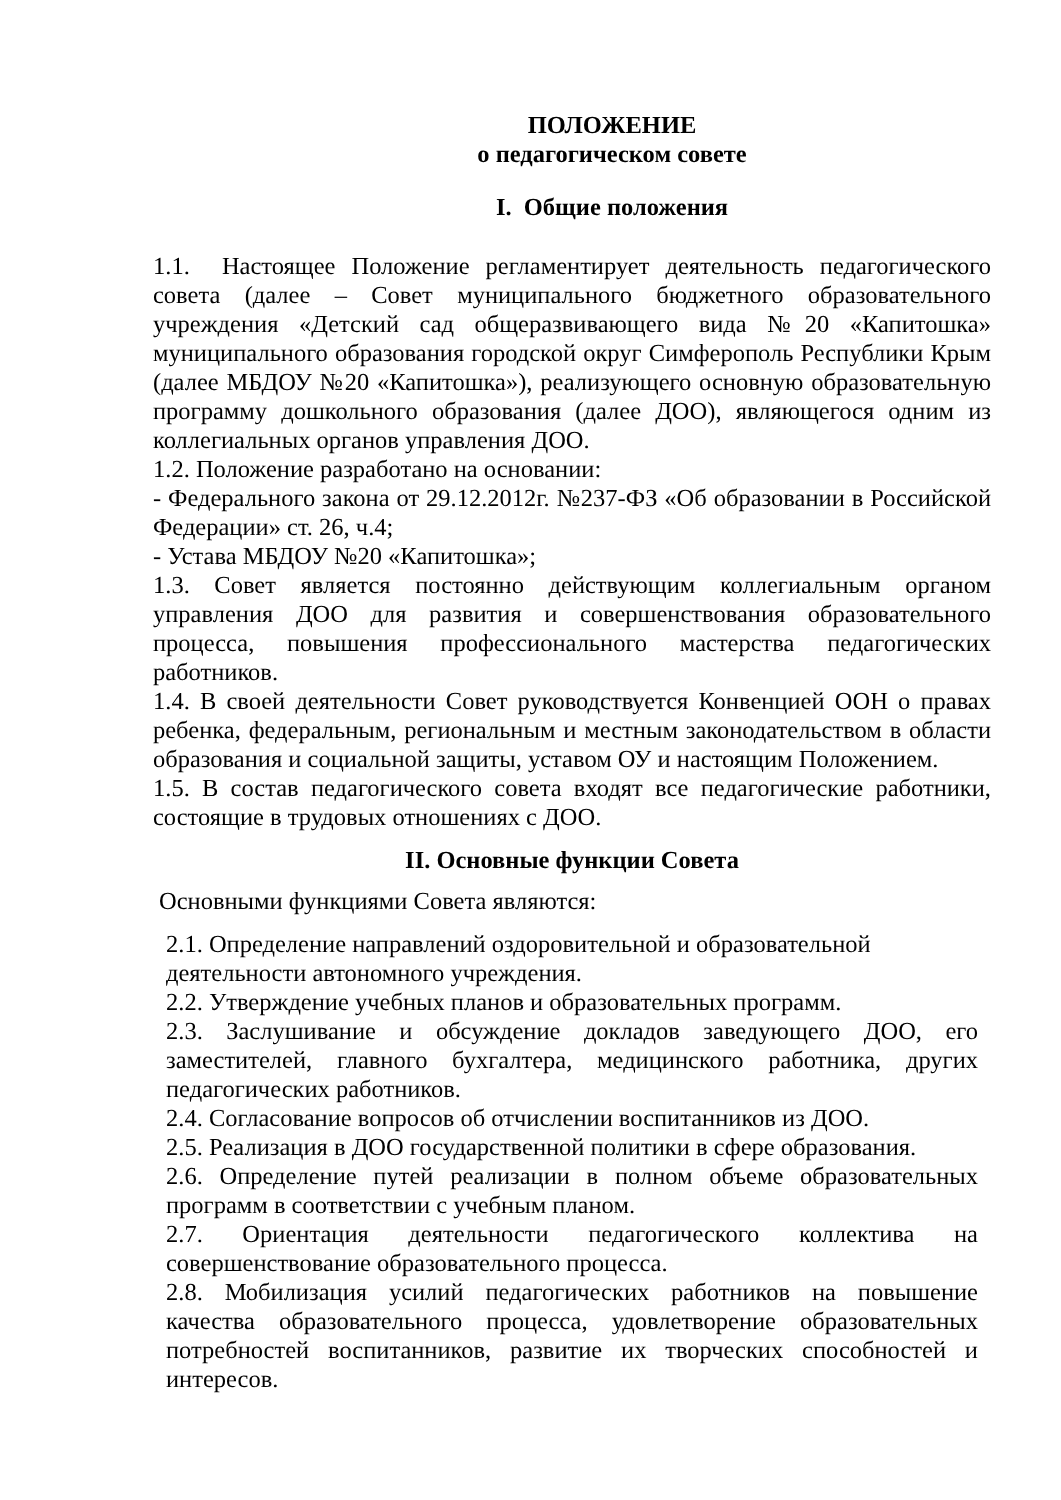ПОЛОЖЕНИЕ
о педагогическом совете
I. Общие положения
1.1. Настоящее Положение регламентирует деятельность педагогического совета (далее – Совет муниципального бюджетного образовательного учреждения «Детский сад общеразвивающего вида №20 «Капитошка» муниципального образования городской округ Симферополь Республики Крым (далее МБДОУ №20 «Капитошка»), реализующего основную образовательную программу дошкольного образования (далее ДОО), являющегося одним из коллегиальных органов управления ДОО.
1.2. Положение разработано на основании:
- Федерального закона от 29.12.2012г. №237-ФЗ «Об образовании в Российской Федерации» ст. 26, ч.4;
- Устава МБДОУ №20 «Капитошка»;
1.3. Совет является постоянно действующим коллегиальным органом управления ДОО для развития и совершенствования образовательного процесса, повышения профессионального мастерства педагогических работников.
1.4. В своей деятельности Совет руководствуется Конвенцией ООН о правах ребенка, федеральным, региональным и местным законодательством в области образования и социальной защиты, уставом ОУ и настоящим Положением.
1.5. В состав педагогического совета входят все педагогические работники, состоящие в трудовых отношениях с ДОО.
II. Основные функции Совета
Основными функциями Совета являются:
2.1. Определение направлений оздоровительной и образовательной
деятельности автономного учреждения.
2.2. Утверждение учебных планов и образовательных программ.
2.3. Заслушивание и обсуждение докладов заведующего ДОО, его заместителей, главного бухгалтера, медицинского работника, других педагогических работников.
2.4. Согласование вопросов об отчислении воспитанников из ДОО.
2.5. Реализация в ДОО государственной политики в сфере образования.
2.6. Определение путей реализации в полном объеме образовательных программ в соответствии с учебным планом.
2.7. Ориентация деятельности педагогического коллектива на совершенствование образовательного процесса.
2.8. Мобилизация усилий педагогических работников на повышение качества образовательного процесса, удовлетворение образовательных потребностей воспитанников, развитие их творческих способностей и интересов.